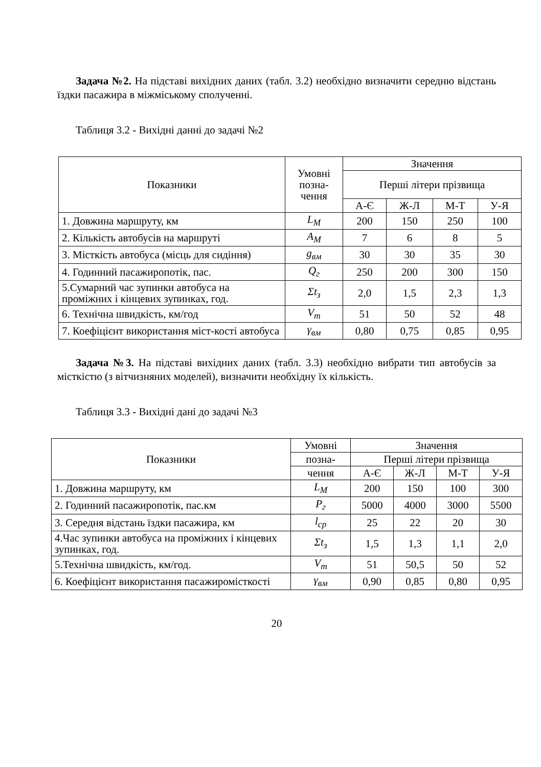Задача №2. На підставі вихідних даних (табл. 3.2) необхідно визначити середню відстань їздки пасажира в міжміському сполученні.
Таблиця 3.2 - Вихідні данні до задачі №2
| Показники | Умовні позна-чення | Значення | | | |
| --- | --- | --- | --- | --- | --- |
| | | Перші літери прізвища | | | |
| | | А-Є | Ж-Л | М-Т | У-Я |
| 1. Довжина маршруту, км | L<sub>M</sub> | 200 | 150 | 250 | 100 |
| 2. Кількість автобусів на маршруті | A<sub>M</sub> | 7 | 6 | 8 | 5 |
| 3. Місткість автобуса (місць для сидіння) | g<sub>вм</sub> | 30 | 30 | 35 | 30 |
| 4. Годинний пасажиропотік, пас. | Q<sub>г</sub> | 250 | 200 | 300 | 150 |
| 5.Сумарний час зупинки автобуса на проміжних і кінцевих зупинках, год. | Σt<sub>з</sub> | 2,0 | 1,5 | 2,3 | 1,3 |
| 6. Технічна швидкість, км/год | V<sub>т</sub> | 51 | 50 | 52 | 48 |
| 7. Коефіцієнт використання міст-кості автобуса | γ<sub>вм</sub> | 0,80 | 0,75 | 0,85 | 0,95 |
Задача №3. На підставі вихідних даних (табл. 3.3) необхідно вибрати тип автобусів за місткістю (з вітчизняних моделей), визначити необхідну їх кількість.
Таблиця 3.3 - Вихідні дані до задачі №3
| Показники | Умовні | Значення | | | |
| --- | --- | --- | --- | --- | --- |
| | позна- | Перші літери прізвища | | | |
| | чення | А-Є | Ж-Л | М-Т | У-Я |
| 1. Довжина маршруту, км | L<sub>M</sub> | 200 | 150 | 100 | 300 |
| 2. Годинний пасажиропотік, пас.км | P<sub>г</sub> | 5000 | 4000 | 3000 | 5500 |
| 3. Середня відстань їздки пасажира, км | l<sub>ср</sub> | 25 | 22 | 20 | 30 |
| 4.Час зупинки автобуса на проміжних і кінцевих зупинках, год. | Σt<sub>з</sub> | 1,5 | 1,3 | 1,1 | 2,0 |
| 5.Технічна швидкість, км/год. | V<sub>т</sub> | 51 | 50,5 | 50 | 52 |
| 6. Коефіцієнт використання пасажиромісткості | γ<sub>вм</sub> | 0,90 | 0,85 | 0,80 | 0,95 |
20